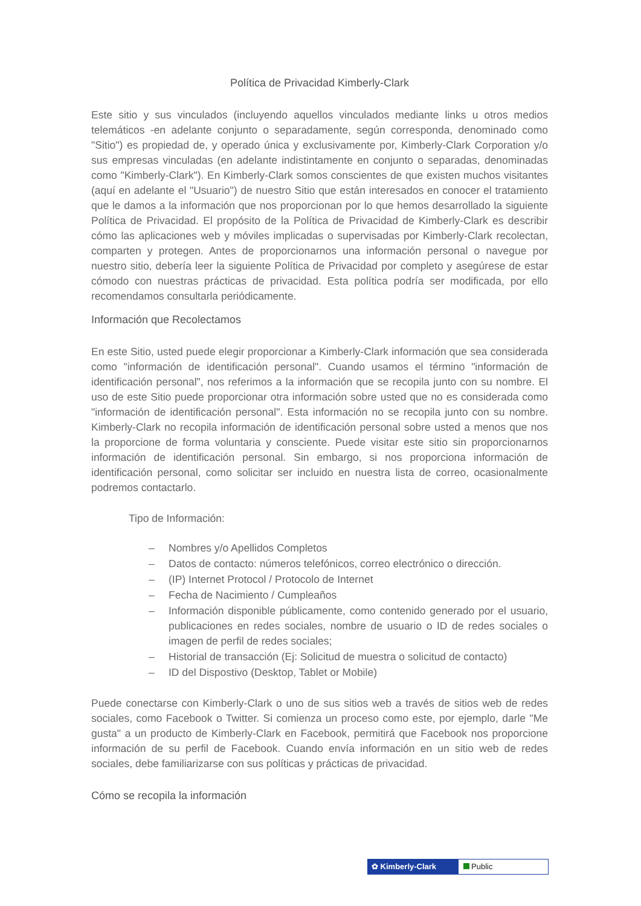Política de Privacidad Kimberly-Clark
Este sitio y sus vinculados (incluyendo aquellos vinculados mediante links u otros medios telemáticos -en adelante conjunto o separadamente, según corresponda, denominado como "Sitio") es propiedad de, y operado única y exclusivamente por, Kimberly-Clark Corporation y/o sus empresas vinculadas (en adelante indistintamente en conjunto o separadas, denominadas como "Kimberly-Clark"). En Kimberly-Clark somos conscientes de que existen muchos visitantes (aquí en adelante el "Usuario") de nuestro Sitio que están interesados en conocer el tratamiento que le damos a la información que nos proporcionan por lo que hemos desarrollado la siguiente Política de Privacidad. El propósito de la Política de Privacidad de Kimberly-Clark es describir cómo las aplicaciones web y móviles implicadas o supervisadas por Kimberly-Clark recolectan, comparten y protegen. Antes de proporcionarnos una información personal o navegue por nuestro sitio, debería leer la siguiente Política de Privacidad por completo y asegúrese de estar cómodo con nuestras prácticas de privacidad. Esta política podría ser modificada, por ello recomendamos consultarla periódicamente.
Información que Recolectamos
En este Sitio, usted puede elegir proporcionar a Kimberly-Clark información que sea considerada como "información de identificación personal". Cuando usamos el término "información de identificación personal", nos referimos a la información que se recopila junto con su nombre. El uso de este Sitio puede proporcionar otra información sobre usted que no es considerada como "información de identificación personal". Esta información no se recopila junto con su nombre. Kimberly-Clark no recopila información de identificación personal sobre usted a menos que nos la proporcione de forma voluntaria y consciente. Puede visitar este sitio sin proporcionarnos información de identificación personal. Sin embargo, si nos proporciona información de identificación personal, como solicitar ser incluido en nuestra lista de correo, ocasionalmente podremos contactarlo.
Tipo de Información:
– Nombres y/o Apellidos Completos
– Datos de contacto: números telefónicos, correo electrónico o dirección.
– (IP) Internet Protocol / Protocolo de Internet
– Fecha de Nacimiento / Cumpleaños
– Información disponible públicamente, como contenido generado por el usuario, publicaciones en redes sociales, nombre de usuario o ID de redes sociales o imagen de perfil de redes sociales;
– Historial de transacción (Ej: Solicitud de muestra o solicitud de contacto)
– ID del Dispostivo (Desktop, Tablet or Mobile)
Puede conectarse con Kimberly-Clark o uno de sus sitios web a través de sitios web de redes sociales, como Facebook o Twitter. Si comienza un proceso como este, por ejemplo, darle "Me gusta" a un producto de Kimberly-Clark en Facebook, permitirá que Facebook nos proporcione información de su perfil de Facebook. Cuando envía información en un sitio web de redes sociales, debe familiarizarse con sus políticas y prácticas de privacidad.
Cómo se recopila la información
✿ Kimberly-Clark Public